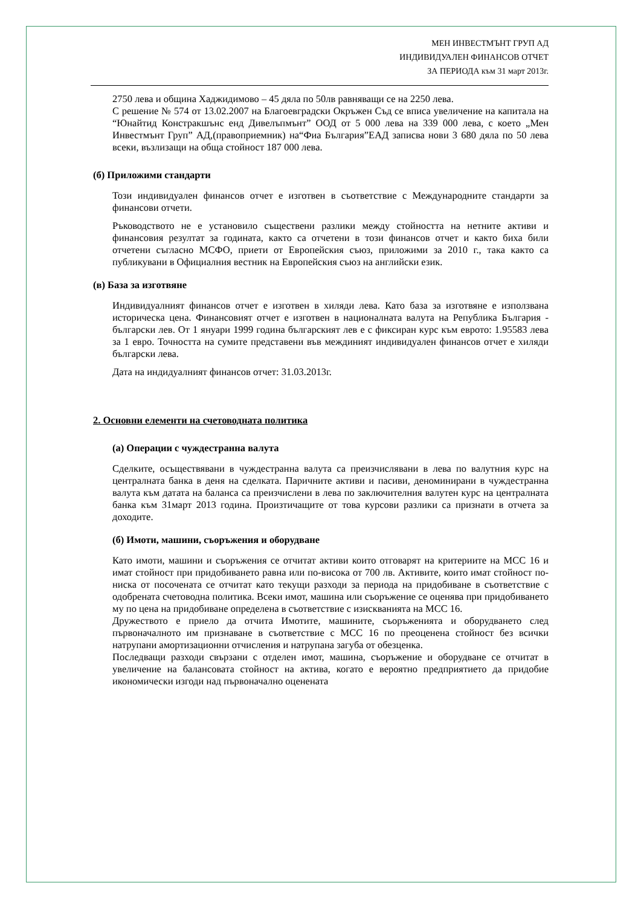МЕН ИНВЕСТМЪНТ ГРУП АД
ИНДИВИДУАЛЕН ФИНАНСОВ ОТЧЕТ
ЗА ПЕРИОДА към 31 март 2013г.
2750 лева и община Хаджидимово – 45 дяла по 50лв равняващи се на 2250 лева.
С решение № 574 от 13.02.2007 на Благоевградски Окръжен Съд се вписа увеличение на капитала на “Юнайтид Констракшънс енд Дивелъпмънт” ООД от 5 000 лева на 339 000 лева, с което „Мен Инвестмънт Груп” АД,(правоприемник) на“Фиа България”ЕАД записва нови 3 680 дяла по 50 лева всеки, възлизащи на обща стойност 187 000 лева.
(б) Приложими стандарти
Този индивидуален финансов отчет е изготвен в съответствие с Международните стандарти за финансови отчети.
Ръководството не е установило съществени разлики между стойността на нетните активи и финансовия резултат за годината, както са отчетени в този финансов отчет и както биха били отчетени съгласно МСФО, приети от Европейския съюз, приложими за 2010 г., така както са публикувани в Официалния вестник на Европейския съюз на английски език.
(в) База за изготвяне
Индивидуалният финансов отчет е изготвен в хиляди лева. Като база за изготвяне е използвана историческа цена. Финансовият отчет е изготвен в националната валута на Република България - български лев. От 1 януари 1999 година българският лев е с фиксиран курс към еврото: 1.95583 лева за 1 евро. Точността на сумите представени във междиният индивидуален финансов отчет е хиляди български лева.
Дата на индидуалният финансов отчет: 31.03.2013г.
2. Основни елементи на счетоводната политика
(а) Операции с чуждестранна валута
Сделките, осъществявани в чуждестранна валута са преизчислявани в лева по валутния курс на централната банка в деня на сделката. Паричните активи и пасиви, деноминирани в чуждестранна валута към датата на баланса са преизчислени в лева по заключителния валутен курс на централната банка към 31март 2013 година. Произтичащите от това курсови разлики са признати в отчета за доходите.
(б) Имоти, машини, съоръжения и оборудване
Като имоти, машини и съоръжения се отчитат активи които отговарят на критериите на МСС 16 и имат стойност при придобиването равна или по-висока от 700 лв. Активите, които имат стойност по-ниска от посочената се отчитат като текущи разходи за периода на придобиване в съответствие с одобрената счетоводна политика. Всеки имот, машина или съоръжение се оценява при придобиването му по цена на придобиване определена в съответствие с изискванията на МСС 16.
Дружеството е приело да отчита Имотите, машините, съоръженията и оборудването след първоначалното им признаване в съответствие с МСС 16 по преоценена стойност без всички натрупани амортизационни отчисления и натрупана загуба от обезценка.
Последващи разходи свързани с отделен имот, машина, съоръжение и оборудване се отчитат в увеличение на балансовата стойност на актива, когато е вероятно предприятието да придобие икономически изгоди над първоначално оценената